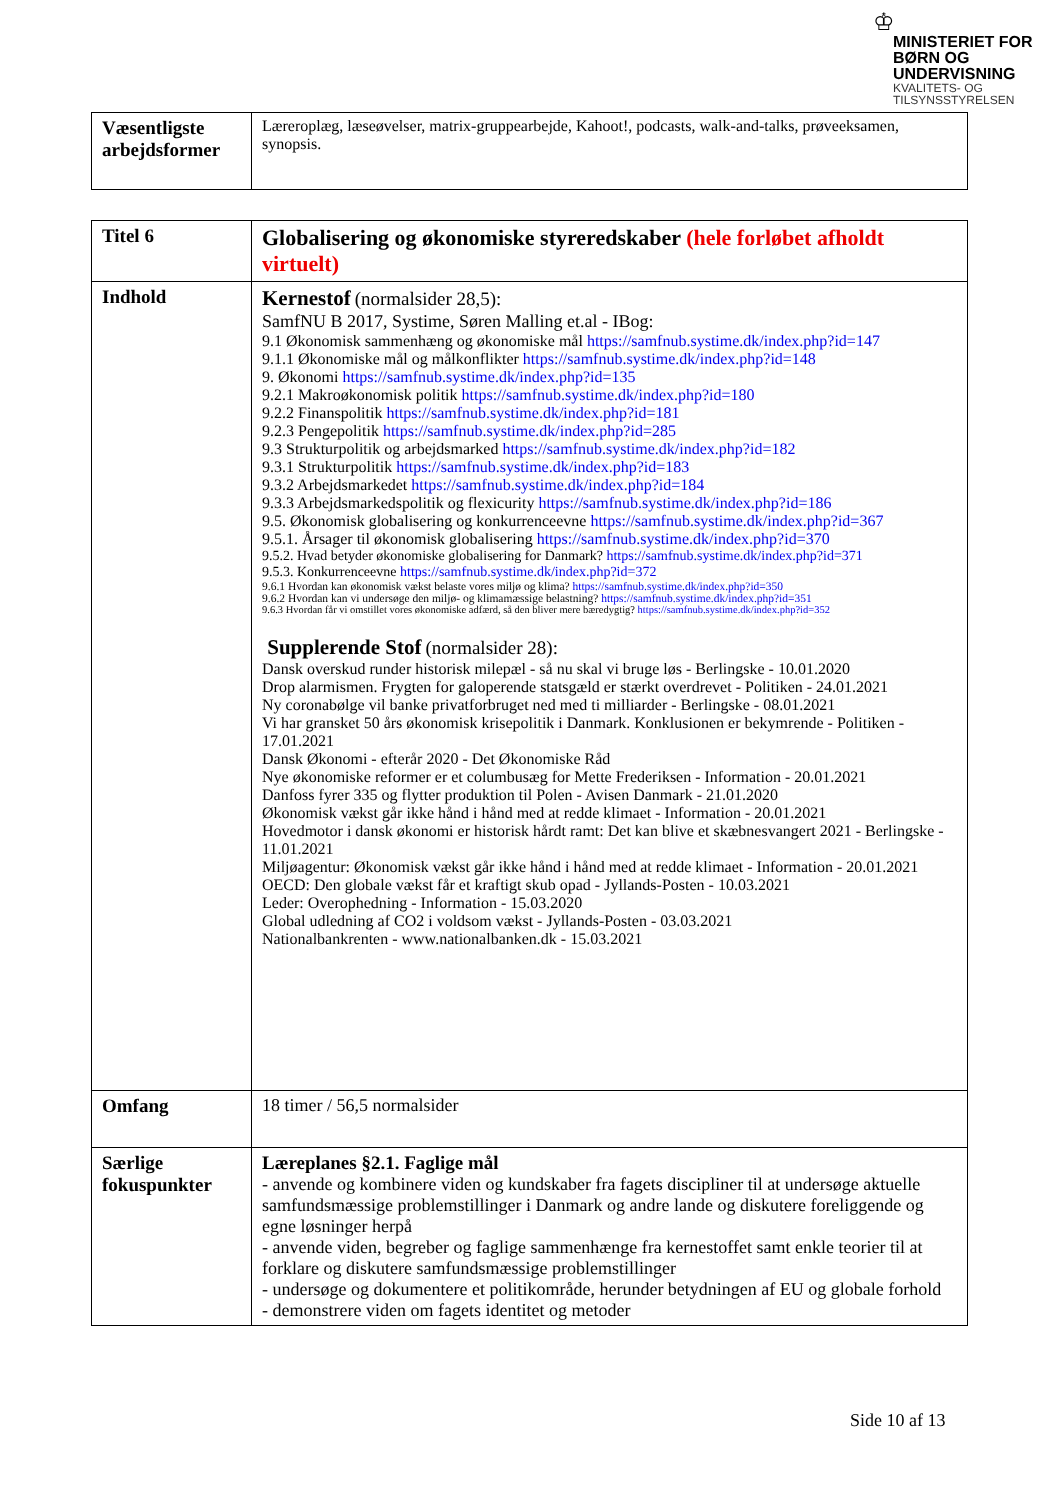♔
MINISTERIET FOR
BØRN OG
UNDERVISNING
KVALITETS- OG
TILSYNSSTYRELSEN
| Væsentligste arbejdsformer | Læreroplæg, læseøvelser, matrix-gruppearbejde, Kahoot!, podcasts, walk-and-talks, prøveeksamen, synopsis. |
| Titel 6 | Globalisering og økonomiske styreredskaber (hele forløbet afholdt virtuelt) |
| Indhold | Kernestof (normalsider 28,5): SamfNU B 2017, Systime, Søren Malling et.al - IBog: 9.1 Økonomisk sammenhæng og økonomiske mål https://samfnub.systime.dk/index.php?id=147 9.1.1 Økonomiske mål og målkonflikter https://samfnub.systime.dk/index.php?id=148 9. Økonomi https://samfnub.systime.dk/index.php?id=135 9.2.1 Makroøkonomisk politik https://samfnub.systime.dk/index.php?id=180 9.2.2 Finanspolitik https://samfnub.systime.dk/index.php?id=181 9.2.3 Pengepolitik https://samfnub.systime.dk/index.php?id=285 9.3 Strukturpolitik og arbejdsmarked https://samfnub.systime.dk/index.php?id=182 9.3.1 Strukturpolitik https://samfnub.systime.dk/index.php?id=183 9.3.2 Arbejdsmarkedet https://samfnub.systime.dk/index.php?id=184 9.3.3 Arbejdsmarkedspolitik og flexicurity https://samfnub.systime.dk/index.php?id=186 9.5. Økonomisk globalisering og konkurrenceevne https://samfnub.systime.dk/index.php?id=367 9.5.1. Årsager til økonomisk globalisering https://samfnub.systime.dk/index.php?id=370 9.5.2. Hvad betyder økonomiske globalisering for Danmark? https://samfnub.systime.dk/index.php?id=371 9.5.3. Konkurrenceevne https://samfnub.systime.dk/index.php?id=372 9.6.1 Hvordan kan økonomisk vækst belaste vores miljø og klima? https://samfnub.systime.dk/index.php?id=350 9.6.2 Hvordan kan vi undersøge den miljø- og klimamæssige belastning? https://samfnub.systime.dk/index.php?id=351 9.6.3 Hvordan får vi omstillet vores økonomiske adfærd, så den bliver mere bæredygtig? https://samfnub.systime.dk/index.php?id=352 Supplerende Stof (normalsider 28): Dansk overskud runder historisk milepæl - så nu skal vi bruge løs - Berlingske - 10.01.2020 Drop alarmismen. Frygten for galoperende statsgæld er stærkt overdrevet - Politiken - 24.01.2021 Ny coronabølge vil banke privatforbruget ned med ti milliarder - Berlingske - 08.01.2021 Vi har gransket 50 års økonomisk krisepolitik i Danmark. Konklusionen er bekymrende - Politiken - 17.01.2021 Dansk Økonomi - efterår 2020 - Det Økonomiske Råd Nye økonomiske reformer er et columbusæg for Mette Frederiksen - Information - 20.01.2021 Danfoss fyrer 335 og flytter produktion til Polen - Avisen Danmark - 21.01.2020 Økonomisk vækst går ikke hånd i hånd med at redde klimaet - Information - 20.01.2021 Hovedmotor i dansk økonomi er historisk hårdt ramt: Det kan blive et skæbnesvangert 2021 - Berlingske - 11.01.2021 Miljøagentur: Økonomisk vækst går ikke hånd i hånd med at redde klimaet - Information - 20.01.2021 OECD: Den globale vækst får et kraftigt skub opad - Jyllands-Posten - 10.03.2021 Leder: Overophedning - Information - 15.03.2020 Global udledning af CO2 i voldsom vækst - Jyllands-Posten - 03.03.2021 Nationalbankrenten - www.nationalbanken.dk - 15.03.2021 |
| Omfang | 18 timer / 56,5 normalsider |
| Særlige fokuspunkter | Læreplanes §2.1. Faglige mål - anvende og kombinere viden og kundskaber fra fagets discipliner til at undersøge aktuelle samfundsmæssige problemstillinger i Danmark og andre lande og diskutere foreliggende og egne løsninger herpå - anvende viden, begreber og faglige sammenhænge fra kernestoffet samt enkle teorier til at forklare og diskutere samfundsmæssige problemstillinger - undersøge og dokumentere et politikområde, herunder betydningen af EU og globale forhold - demonstrere viden om fagets identitet og metoder |
Side 10 af 13